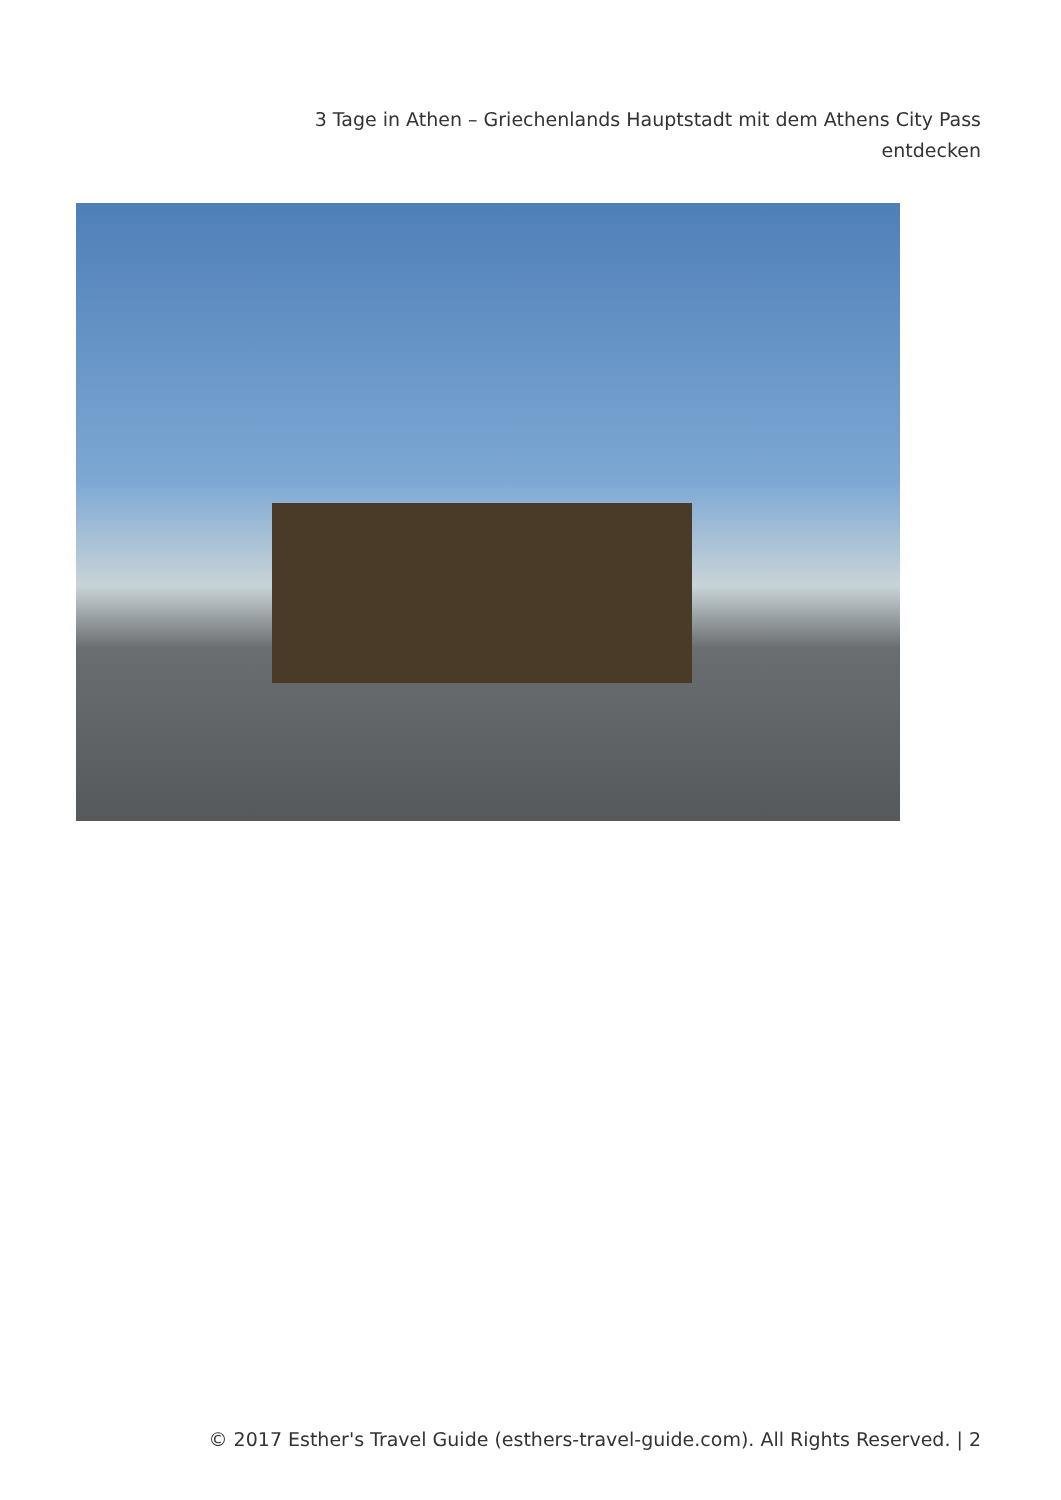3 Tage in Athen – Griechenlands Hauptstadt mit dem Athens City Pass entdecken
© 2017 Esther's Travel Guide (esthers-travel-guide.com). All Rights Reserved. | 2